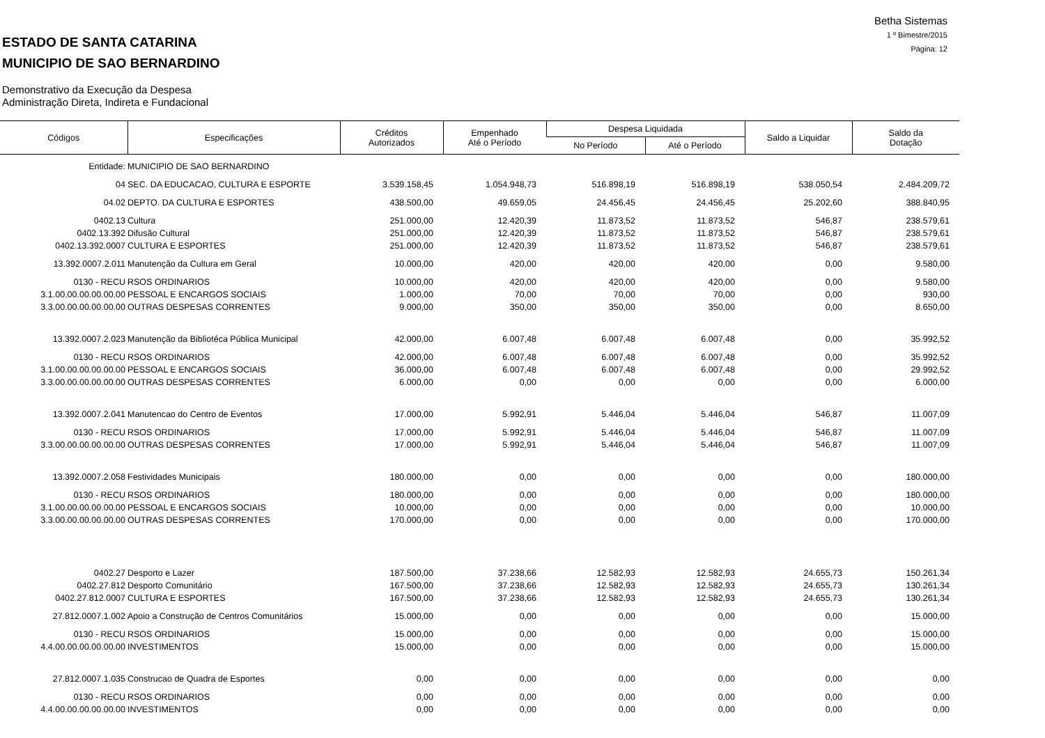ESTADO DE SANTA CATARINA
MUNICIPIO DE SAO BERNARDINO
Demonstrativo da Execução da Despesa
Administração Direta, Indireta e Fundacional
Betha Sistemas
1 º Bimestre/2015
Página: 12
| Códigos | Especificações | Créditos Autorizados | Empenhado Até o Período | Despesa Liquidada | | Saldo a Liquidar | Saldo da Dotação |
| --- | --- | --- | --- | --- | --- | --- | --- |
| | | | | No Período | Até o Período | | |
| Entidade: | MUNICIPIO DE SAO BERNARDINO | | | | | | |
| 04 | SEC. DA EDUCACAO, CULTURA E ESPORTE | 3.539.158,45 | 1.054.948,73 | 516.898,19 | 516.898,19 | 538.050,54 | 2.484.209,72 |
| 04.02 | DEPTO. DA CULTURA E ESPORTES | 438.500,00 | 49.659,05 | 24.456,45 | 24.456,45 | 25.202,60 | 388.840,95 |
| 0402.13 | Cultura | 251.000,00 | 12.420,39 | 11.873,52 | 11.873,52 | 546,87 | 238.579,61 |
| 0402.13.392 | Difusão Cultural | 251.000,00 | 12.420,39 | 11.873,52 | 11.873,52 | 546,87 | 238.579,61 |
| 0402.13.392.0007 | CULTURA E ESPORTES | 251.000,00 | 12.420,39 | 11.873,52 | 11.873,52 | 546,87 | 238.579,61 |
| 13.392.0007.2.011 | Manutenção da Cultura em Geral | 10.000,00 | 420,00 | 420,00 | 420,00 | 0,00 | 9.580,00 |
| 0130 - RECU | RSOS ORDINARIOS | 10.000,00 | 420,00 | 420,00 | 420,00 | 0,00 | 9.580,00 |
| 3.1.00.00.00.00.00.00 | PESSOAL E ENCARGOS SOCIAIS | 1.000,00 | 70,00 | 70,00 | 70,00 | 0,00 | 930,00 |
| 3.3.00.00.00.00.00.00 | OUTRAS DESPESAS CORRENTES | 9.000,00 | 350,00 | 350,00 | 350,00 | 0,00 | 8.650,00 |
| 13.392.0007.2.023 | Manutenção da Bibliotéca Pública Municipal | 42.000,00 | 6.007,48 | 6.007,48 | 6.007,48 | 0,00 | 35.992,52 |
| 0130 - RECU | RSOS ORDINARIOS | 42.000,00 | 6.007,48 | 6.007,48 | 6.007,48 | 0,00 | 35.992,52 |
| 3.1.00.00.00.00.00.00 | PESSOAL E ENCARGOS SOCIAIS | 36.000,00 | 6.007,48 | 6.007,48 | 6.007,48 | 0,00 | 29.992,52 |
| 3.3.00.00.00.00.00.00 | OUTRAS DESPESAS CORRENTES | 6.000,00 | 0,00 | 0,00 | 0,00 | 0,00 | 6.000,00 |
| 13.392.0007.2.041 | Manutencao do Centro de Eventos | 17.000,00 | 5.992,91 | 5.446,04 | 5.446,04 | 546,87 | 11.007,09 |
| 0130 - RECU | RSOS ORDINARIOS | 17.000,00 | 5.992,91 | 5.446,04 | 5.446,04 | 546,87 | 11.007,09 |
| 3.3.00.00.00.00.00.00 | OUTRAS DESPESAS CORRENTES | 17.000,00 | 5.992,91 | 5.446,04 | 5.446,04 | 546,87 | 11.007,09 |
| 13.392.0007.2.058 | Festividades Municipais | 180.000,00 | 0,00 | 0,00 | 0,00 | 0,00 | 180.000,00 |
| 0130 - RECU | RSOS ORDINARIOS | 180.000,00 | 0,00 | 0,00 | 0,00 | 0,00 | 180.000,00 |
| 3.1.00.00.00.00.00.00 | PESSOAL E ENCARGOS SOCIAIS | 10.000,00 | 0,00 | 0,00 | 0,00 | 0,00 | 10.000,00 |
| 3.3.00.00.00.00.00.00 | OUTRAS DESPESAS CORRENTES | 170.000,00 | 0,00 | 0,00 | 0,00 | 0,00 | 170.000,00 |
| 0402.27 | Desporto e Lazer | 187.500,00 | 37.238,66 | 12.582,93 | 12.582,93 | 24.655,73 | 150.261,34 |
| 0402.27.812 | Desporto Comunitário | 167.500,00 | 37.238,66 | 12.582,93 | 12.582,93 | 24.655,73 | 130.261,34 |
| 0402.27.812.0007 | CULTURA E ESPORTES | 167.500,00 | 37.238,66 | 12.582,93 | 12.582,93 | 24.655,73 | 130.261,34 |
| 27.812.0007.1.002 | Apoio a Construção de Centros Comunitários | 15.000,00 | 0,00 | 0,00 | 0,00 | 0,00 | 15.000,00 |
| 0130 - RECU | RSOS ORDINARIOS | 15.000,00 | 0,00 | 0,00 | 0,00 | 0,00 | 15.000,00 |
| 4.4.00.00.00.00.00.00 | INVESTIMENTOS | 15.000,00 | 0,00 | 0,00 | 0,00 | 0,00 | 15.000,00 |
| 27.812.0007.1.035 | Construcao de Quadra de Esportes | 0,00 | 0,00 | 0,00 | 0,00 | 0,00 | 0,00 |
| 0130 - RECU | RSOS ORDINARIOS | 0,00 | 0,00 | 0,00 | 0,00 | 0,00 | 0,00 |
| 4.4.00.00.00.00.00.00 | INVESTIMENTOS | 0,00 | 0,00 | 0,00 | 0,00 | 0,00 | 0,00 |